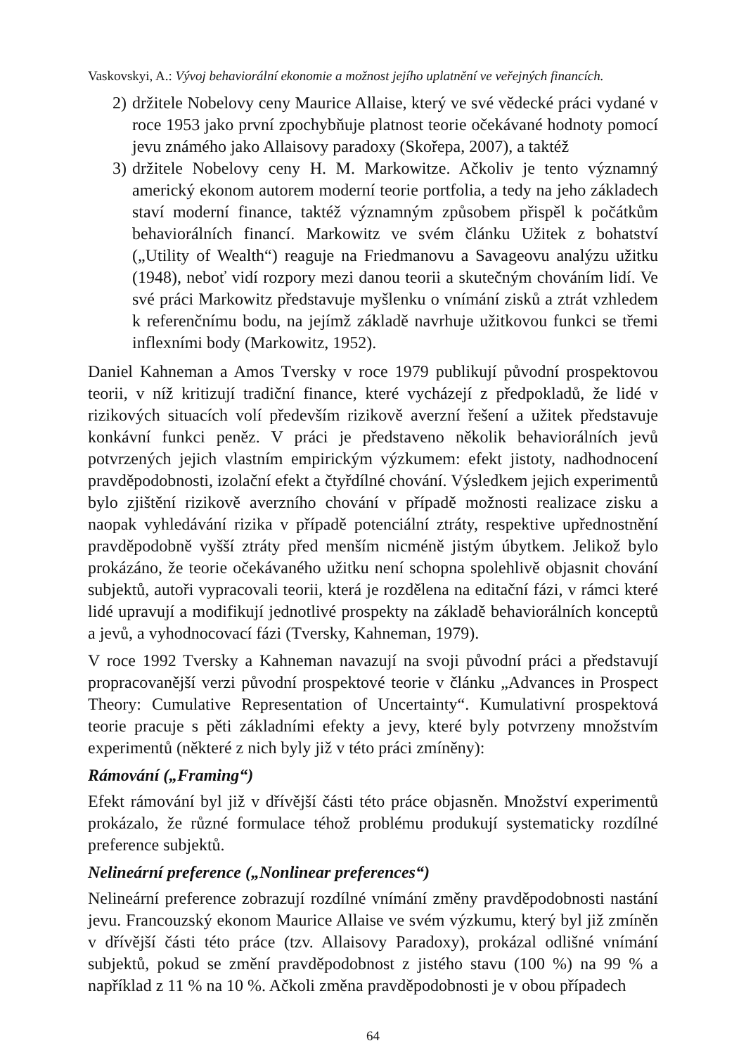Vaskovskyi, A.: Vývoj behaviorální ekonomie a možnost jejího uplatnění ve veřejných financích.
2) držitele Nobelovy ceny Maurice Allaise, který ve své vědecké práci vydané v roce 1953 jako první zpochybňuje platnost teorie očekávané hodnoty pomocí jevu známého jako Allaisovy paradoxy (Skořepa, 2007), a taktéž
3) držitele Nobelovy ceny H. M. Markowitze. Ačkoliv je tento významný americký ekonom autorem moderní teorie portfolia, a tedy na jeho základech staví moderní finance, taktéž významným způsobem přispěl k počátkům behaviorálních financí. Markowitz ve svém článku Užitek z bohatství („Utility of Wealth“) reaguje na Friedmanovu a Savageovu analýzu užitku (1948), neboť vidí rozpory mezi danou teorii a skutečným chováním lidí. Ve své práci Markowitz představuje myšlenku o vnímání zisků a ztrát vzhledem k referenčnímu bodu, na jejímž základě navrhuje užitkovou funkci se třemi inflexními body (Markowitz, 1952).
Daniel Kahneman a Amos Tversky v roce 1979 publikují původní prospektovou teorii, v níž kritizují tradiční finance, které vycházejí z předpokladů, že lidé v rizikových situacích volí především rizikově averzní řešení a užitek představuje konkávní funkci peněz. V práci je představeno několik behaviorálních jevů potvrzených jejich vlastním empirickým výzkumem: efekt jistoty, nadhodnocení pravděpodobnosti, izolační efekt a čtyřdílné chování. Výsledkem jejich experimentů bylo zjištění rizikově averzního chování v případě možnosti realizace zisku a naopak vyhledávání rizika v případě potenciální ztráty, respektive upřednostnění pravděpodobně vyšší ztráty před menším nicméně jistým úbytkem. Jelikož bylo prokázáno, že teorie očekávaného užitku není schopna spolehlivě objasnit chování subjektů, autoři vypracovali teorii, která je rozdělena na editační fázi, v rámci které lidé upravují a modifikují jednotlivé prospekty na základě behaviorálních konceptů a jevů, a vyhodnocovací fázi (Tversky, Kahneman, 1979).
V roce 1992 Tversky a Kahneman navazují na svoji původní práci a představují propracovanější verzi původní prospektové teorie v článku „Advances in Prospect Theory: Cumulative Representation of Uncertainty“. Kumulativní prospektová teorie pracuje s pěti základními efekty a jevy, které byly potvrzeny množstvím experimentů (některé z nich byly již v této práci zmíněny):
Rámování („Framing“)
Efekt rámování byl již v dřívější části této práce objasněn. Množství experimentů prokázalo, že různé formulace téhož problému produkují systematicky rozdílné preference subjektů.
Nelineární preference („Nonlinear preferences“)
Nelineární preference zobrazují rozdílné vnímání změny pravděpodobnosti nastání jevu. Francouzský ekonom Maurice Allaise ve svém výzkumu, který byl již zmíněn v dřívější části této práce (tzv. Allaisovy Paradoxy), prokázal odlišné vnímání subjektů, pokud se změní pravděpodobnost z jistého stavu (100 %) na 99 % a například z 11 % na 10 %. Ačkoli změna pravděpodobnosti je v obou případech
64